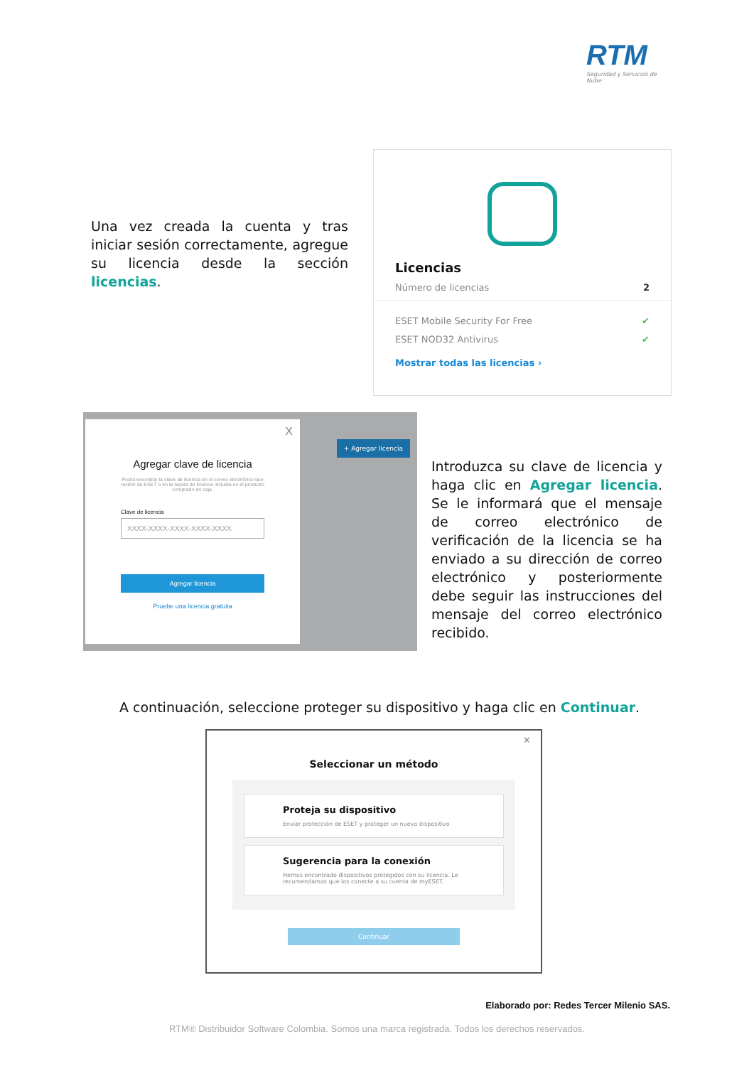RTM
Seguridad y Servicios de Nube
Una vez creada la cuenta y tras iniciar sesión correctamente, agregue su licencia desde la sección licencias.
Licencias
Número de licencias 2
ESET Mobile Security For Free ✔
ESET NOD32 Antivirus ✔
Mostrar todas las licencias ›
+ Agregar licencia
X
Agregar clave de licencia
Podrá encontrar la clave de licencia en el correo electrónico que recibió de ESET o en la tarjeta de licencia incluida en el producto comprado en caja.
Clave de licencia
XXXX-XXXX-XXXX-XXXX-XXXX
Agregar licencia
Pruebe una licencia gratuita
Introduzca su clave de licencia y haga clic en Agregar licencia. Se le informará que el mensaje de correo electrónico de verificación de la licencia se ha enviado a su dirección de correo electrónico y posteriormente debe seguir las instrucciones del mensaje del correo electrónico recibido.
A continuación, seleccione proteger su dispositivo y haga clic en Continuar.
✕
Seleccionar un método
Proteja su dispositivo
Enviar protección de ESET y proteger un nuevo dispositivo
Sugerencia para la conexión
Hemos encontrado dispositivos protegidos con su licencia. Le recomendamos que los conecte a su cuenta de myESET.
Continuar
Elaborado por: Redes Tercer Milenio SAS.
RTM® Distribuidor Software Colombia. Somos una marca registrada. Todos los derechos reservados.